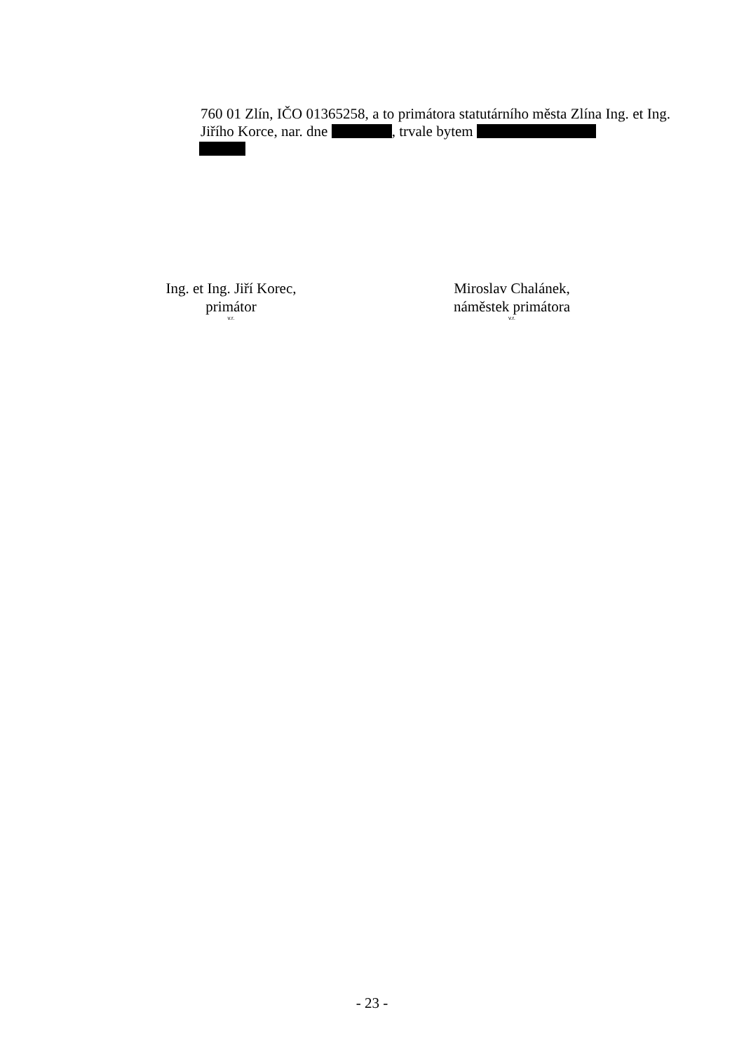760 01 Zlín, IČO 01365258, a to primátora statutárního města Zlína Ing. et Ing. Jiřího Korce, nar. dne , trvale bytem
Ing. et Ing. Jiří Korec,
primátor
v.r.
Miroslav Chalánek,
náměstek primátora
v.r.
- 23 -